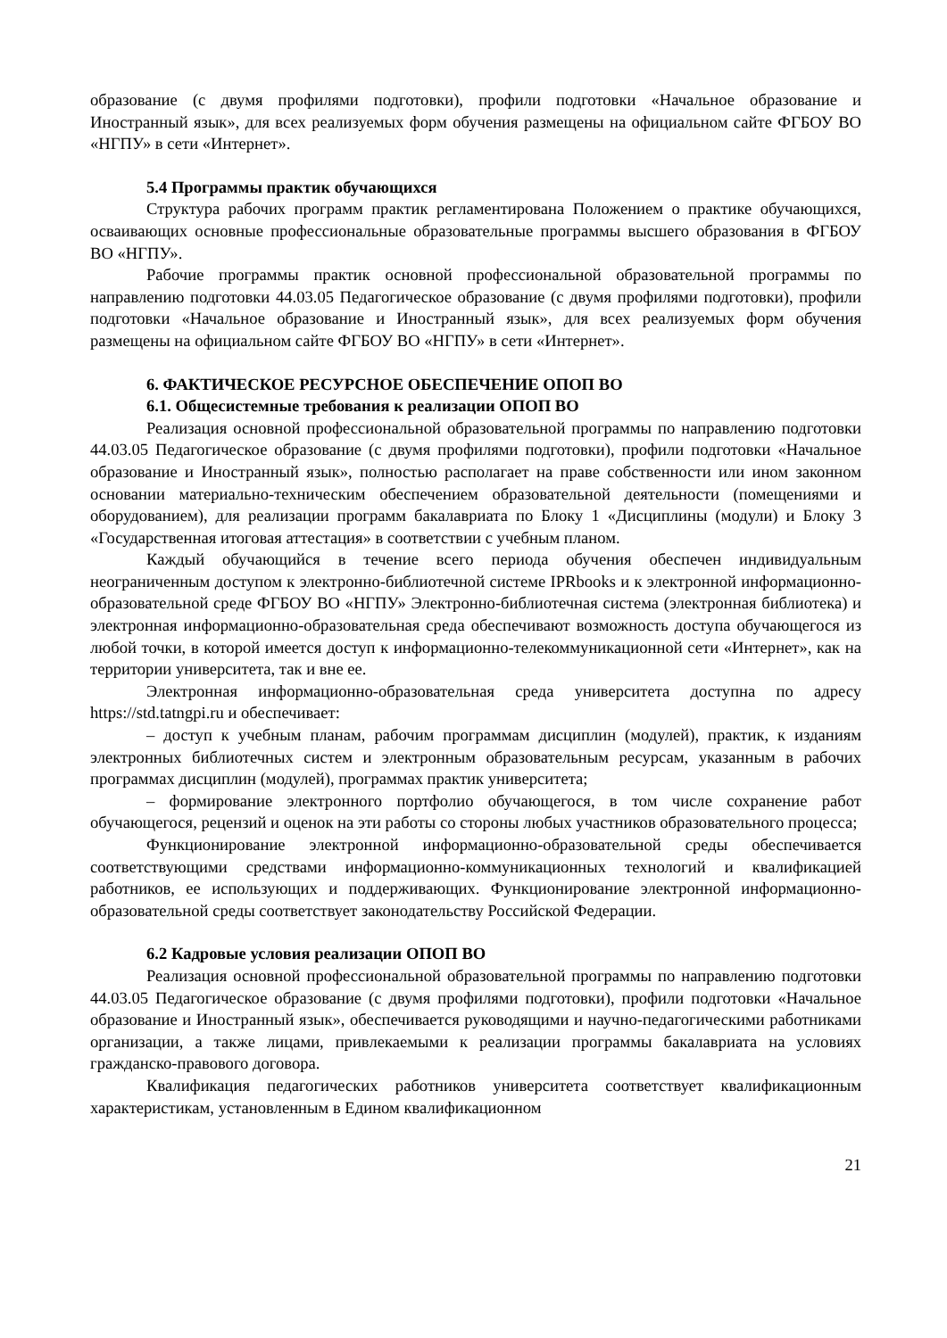образование (с двумя профилями подготовки), профили подготовки «Начальное образование и Иностранный язык», для всех реализуемых форм обучения размещены на официальном сайте ФГБОУ ВО «НГПУ» в сети «Интернет».
5.4 Программы практик обучающихся
Структура рабочих программ практик регламентирована Положением о практике обучающихся, осваивающих основные профессиональные образовательные программы высшего образования в ФГБОУ ВО «НГПУ».
Рабочие программы практик основной профессиональной образовательной программы по направлению подготовки 44.03.05 Педагогическое образование (с двумя профилями подготовки), профили подготовки «Начальное образование и Иностранный язык», для всех реализуемых форм обучения размещены на официальном сайте ФГБОУ ВО «НГПУ» в сети «Интернет».
6. ФАКТИЧЕСКОЕ РЕСУРСНОЕ ОБЕСПЕЧЕНИЕ ОПОП ВО
6.1. Общесистемные требования к реализации ОПОП ВО
Реализация основной профессиональной образовательной программы по направлению подготовки 44.03.05 Педагогическое образование (с двумя профилями подготовки), профили подготовки «Начальное образование и Иностранный язык», полностью располагает на праве собственности или ином законном основании материально-техническим обеспечением образовательной деятельности (помещениями и оборудованием), для реализации программ бакалавриата по Блоку 1 «Дисциплины (модули) и Блоку 3 «Государственная итоговая аттестация» в соответствии с учебным планом.
Каждый обучающийся в течение всего периода обучения обеспечен индивидуальным неограниченным доступом к электронно-библиотечной системе IPRbooks и к электронной информационно-образовательной среде ФГБОУ ВО «НГПУ» Электронно-библиотечная система (электронная библиотека) и электронная информационно-образовательная среда обеспечивают возможность доступа обучающегося из любой точки, в которой имеется доступ к информационно-телекоммуникационной сети «Интернет», как на территории университета, так и вне ее.
Электронная информационно-образовательная среда университета доступна по адресу https://std.tatngpi.ru и обеспечивает:
– доступ к учебным планам, рабочим программам дисциплин (модулей), практик, к изданиям электронных библиотечных систем и электронным образовательным ресурсам, указанным в рабочих программах дисциплин (модулей), программах практик университета;
– формирование электронного портфолио обучающегося, в том числе сохранение работ обучающегося, рецензий и оценок на эти работы со стороны любых участников образовательного процесса;
Функционирование электронной информационно-образовательной среды обеспечивается соответствующими средствами информационно-коммуникационных технологий и квалификацией работников, ее использующих и поддерживающих. Функционирование электронной информационно-образовательной среды соответствует законодательству Российской Федерации.
6.2 Кадровые условия реализации ОПОП ВО
Реализация основной профессиональной образовательной программы по направлению подготовки 44.03.05 Педагогическое образование (с двумя профилями подготовки), профили подготовки «Начальное образование и Иностранный язык», обеспечивается руководящими и научно-педагогическими работниками организации, а также лицами, привлекаемыми к реализации программы бакалавриата на условиях гражданско-правового договора.
Квалификация педагогических работников университета соответствует квалификационным характеристикам, установленным в Едином квалификационном
21